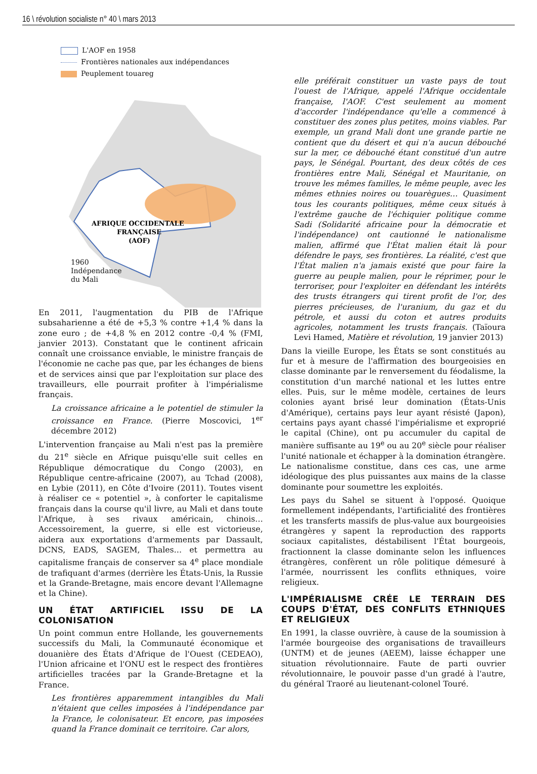16 \ révolution socialiste n° 40 \ mars 2013
L'AOF en 1958
Frontières nationales aux indépendances
Peuplement touareg
AFRIQUE OCCIDENTALE
FRANÇAISE
(AOF)
1960
Indépendance
du Mali
En 2011, l'augmentation du PIB de l'Afrique subsaharienne a été de +5,3 % contre +1,4 % dans la zone euro ; de +4,8 % en 2012 contre -0,4 % (FMI, janvier 2013). Constatant que le continent africain connaît une croissance enviable, le ministre français de l'économie ne cache pas que, par les échanges de biens et de services ainsi que par l'exploitation sur place des travailleurs, elle pourrait profiter à l'impérialisme français.
La croissance africaine a le potentiel de stimuler la croissance en France. (Pierre Moscovici, 1<sup>er</sup> décembre 2012)
L'intervention française au Mali n'est pas la première du 21<sup>e</sup> siècle en Afrique puisqu'elle suit celles en République démocratique du Congo (2003), en République centre-africaine (2007), au Tchad (2008), en Lybie (2011), en Côte d'Ivoire (2011). Toutes visent à réaliser ce « potentiel », à conforter le capitalisme français dans la course qu'il livre, au Mali et dans toute l'Afrique, à ses rivaux américain, chinois… Accessoirement, la guerre, si elle est victorieuse, aidera aux exportations d'armements par Dassault, DCNS, EADS, SAGEM, Thales… et permettra au capitalisme français de conserver sa 4<sup>e</sup> place mondiale de trafiquant d'armes (derrière les États-Unis, la Russie et la Grande-Bretagne, mais encore devant l'Allemagne et la Chine).
UN ÉTAT ARTIFICIEL ISSU DE LA COLONISATION
Un point commun entre Hollande, les gouvernements successifs du Mali, la Communauté économique et douanière des États d'Afrique de l'Ouest (CEDEAO), l'Union africaine et l'ONU est le respect des frontières artificielles tracées par la Grande-Bretagne et la France.
Les frontières apparemment intangibles du Mali n'étaient que celles imposées à l'indépendance par la France, le colonisateur. Et encore, pas imposées quand la France dominait ce territoire. Car alors,
elle préférait constituer un vaste pays de tout l'ouest de l'Afrique, appelé l'Afrique occidentale française, l'AOF. C'est seulement au moment d'accorder l'indépendance qu'elle a commencé à constituer des zones plus petites, moins viables. Par exemple, un grand Mali dont une grande partie ne contient que du désert et qui n'a aucun débouché sur la mer, ce débouché étant constitué d'un autre pays, le Sénégal. Pourtant, des deux côtés de ces frontières entre Mali, Sénégal et Mauritanie, on trouve les mêmes familles, le même peuple, avec les mêmes ethnies noires ou touarègues… Quasiment tous les courants politiques, même ceux situés à l'extrême gauche de l'échiquier politique comme Sadi (Solidarité africaine pour la démocratie et l'indépendance) ont cautionné le nationalisme malien, affirmé que l'État malien était là pour défendre le pays, ses frontières. La réalité, c'est que l'État malien n'a jamais existé que pour faire la guerre au peuple malien, pour le réprimer, pour le terroriser, pour l'exploiter en défendant les intérêts des trusts étrangers qui tirent profit de l'or, des pierres précieuses, de l'uranium, du gaz et du pétrole, et aussi du coton et autres produits agricoles, notamment les trusts français. (Taïoura Levi Hamed, Matière et révolution, 19 janvier 2013)
Dans la vieille Europe, les États se sont constitués au fur et à mesure de l'affirmation des bourgeoisies en classe dominante par le renversement du féodalisme, la constitution d'un marché national et les luttes entre elles. Puis, sur le même modèle, certaines de leurs colonies ayant brisé leur domination (États-Unis d'Amérique), certains pays leur ayant résisté (Japon), certains pays ayant chassé l'impérialisme et exproprié le capital (Chine), ont pu accumuler du capital de manière suffisante au 19<sup>e</sup> ou au 20<sup>e</sup> siècle pour réaliser l'unité nationale et échapper à la domination étrangère. Le nationalisme constitue, dans ces cas, une arme idéologique des plus puissantes aux mains de la classe dominante pour soumettre les exploités.
Les pays du Sahel se situent à l'opposé. Quoique formellement indépendants, l'artificialité des frontières et les transferts massifs de plus-value aux bourgeoisies étrangères y sapent la reproduction des rapports sociaux capitalistes, déstabilisent l'État bourgeois, fractionnent la classe dominante selon les influences étrangères, confèrent un rôle politique démesuré à l'armée, nourrissent les conflits ethniques, voire religieux.
L'IMPÉRIALISME CRÉE LE TERRAIN DES COUPS D'ÉTAT, DES CONFLITS ETHNIQUES ET RELIGIEUX
En 1991, la classe ouvrière, à cause de la soumission à l'armée bourgeoise des organisations de travailleurs (UNTM) et de jeunes (AEEM), laisse échapper une situation révolutionnaire. Faute de parti ouvrier révolutionnaire, le pouvoir passe d'un gradé à l'autre, du général Traoré au lieutenant-colonel Touré.